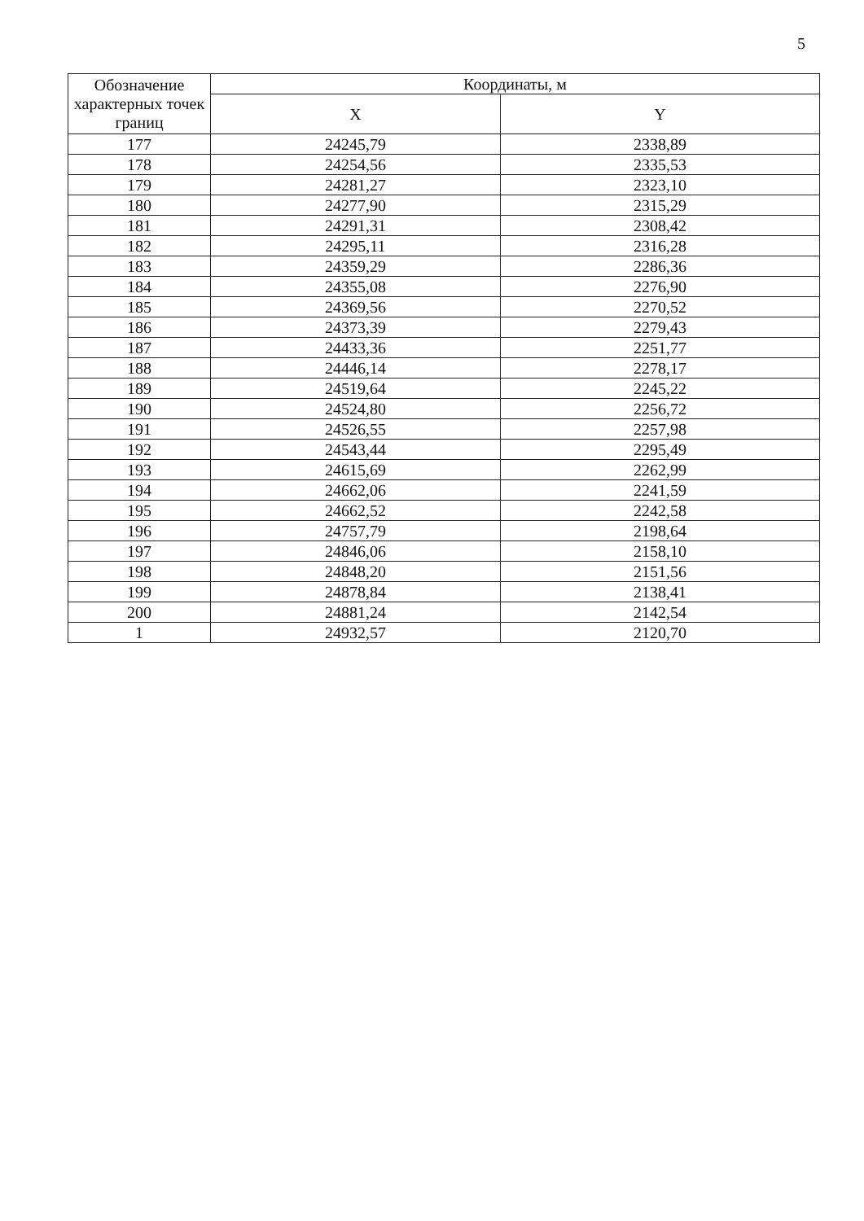5
| Обозначение характерных точек границ | Координаты, м | |
| --- | --- | --- |
| | X | Y |
| 177 | 24245,79 | 2338,89 |
| 178 | 24254,56 | 2335,53 |
| 179 | 24281,27 | 2323,10 |
| 180 | 24277,90 | 2315,29 |
| 181 | 24291,31 | 2308,42 |
| 182 | 24295,11 | 2316,28 |
| 183 | 24359,29 | 2286,36 |
| 184 | 24355,08 | 2276,90 |
| 185 | 24369,56 | 2270,52 |
| 186 | 24373,39 | 2279,43 |
| 187 | 24433,36 | 2251,77 |
| 188 | 24446,14 | 2278,17 |
| 189 | 24519,64 | 2245,22 |
| 190 | 24524,80 | 2256,72 |
| 191 | 24526,55 | 2257,98 |
| 192 | 24543,44 | 2295,49 |
| 193 | 24615,69 | 2262,99 |
| 194 | 24662,06 | 2241,59 |
| 195 | 24662,52 | 2242,58 |
| 196 | 24757,79 | 2198,64 |
| 197 | 24846,06 | 2158,10 |
| 198 | 24848,20 | 2151,56 |
| 199 | 24878,84 | 2138,41 |
| 200 | 24881,24 | 2142,54 |
| 1 | 24932,57 | 2120,70 |